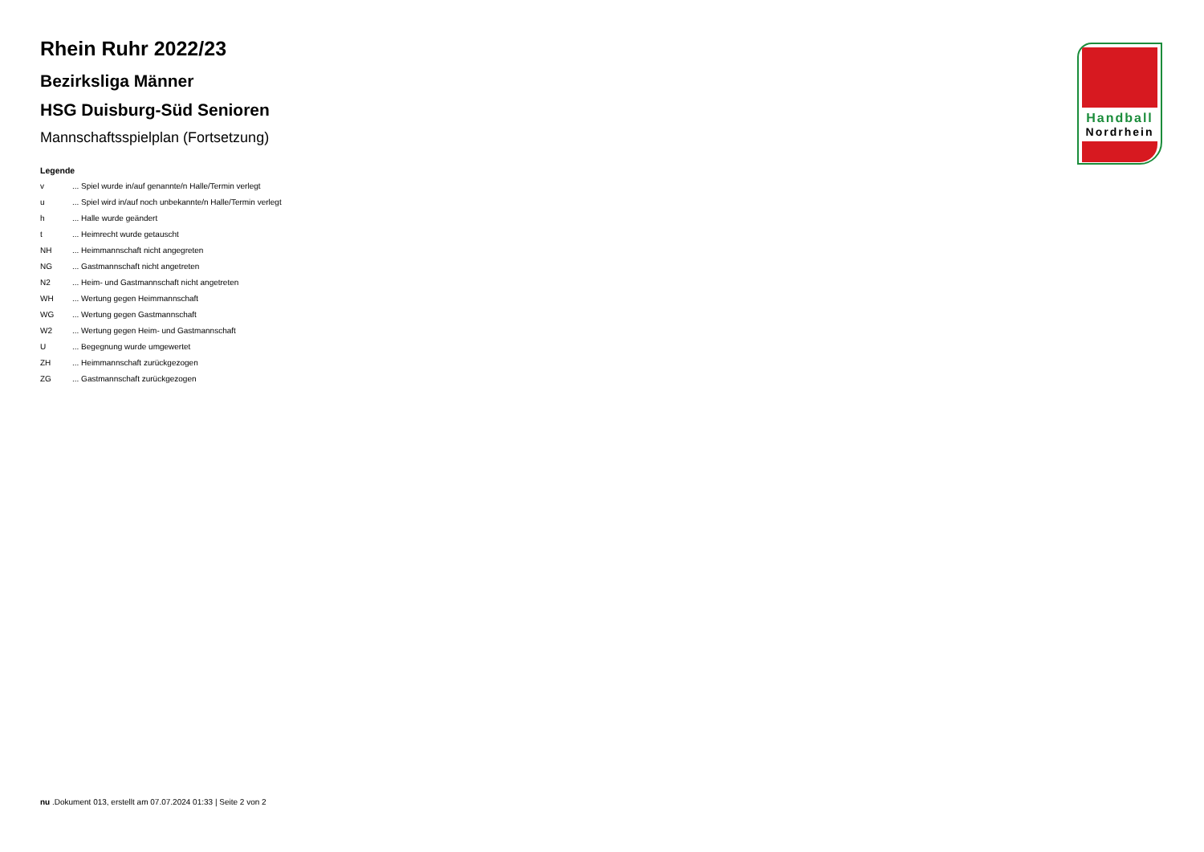Rhein Ruhr 2022/23
Bezirksliga Männer
HSG Duisburg-Süd Senioren
Mannschaftsspielplan (Fortsetzung)
Legende
v... Spiel wurde in/auf genannte/n Halle/Termin verlegt
u... Spiel wird in/auf noch unbekannte/n Halle/Termin verlegt
h... Halle wurde geändert
t... Heimrecht wurde getauscht
NH... Heimmannschaft nicht angegreten
NG... Gastmannschaft nicht angetreten
N2... Heim- und Gastmannschaft nicht angetreten
WH... Wertung gegen Heimmannschaft
WG... Wertung gegen Gastmannschaft
W2... Wertung gegen Heim- und Gastmannschaft
U... Begegnung wurde umgewertet
ZH... Heimmannschaft zurückgezogen
ZG... Gastmannschaft zurückgezogen
Handball
Nordrhein
nu .Dokument 013, erstellt am 07.07.2024 01:33 | Seite 2 von 2